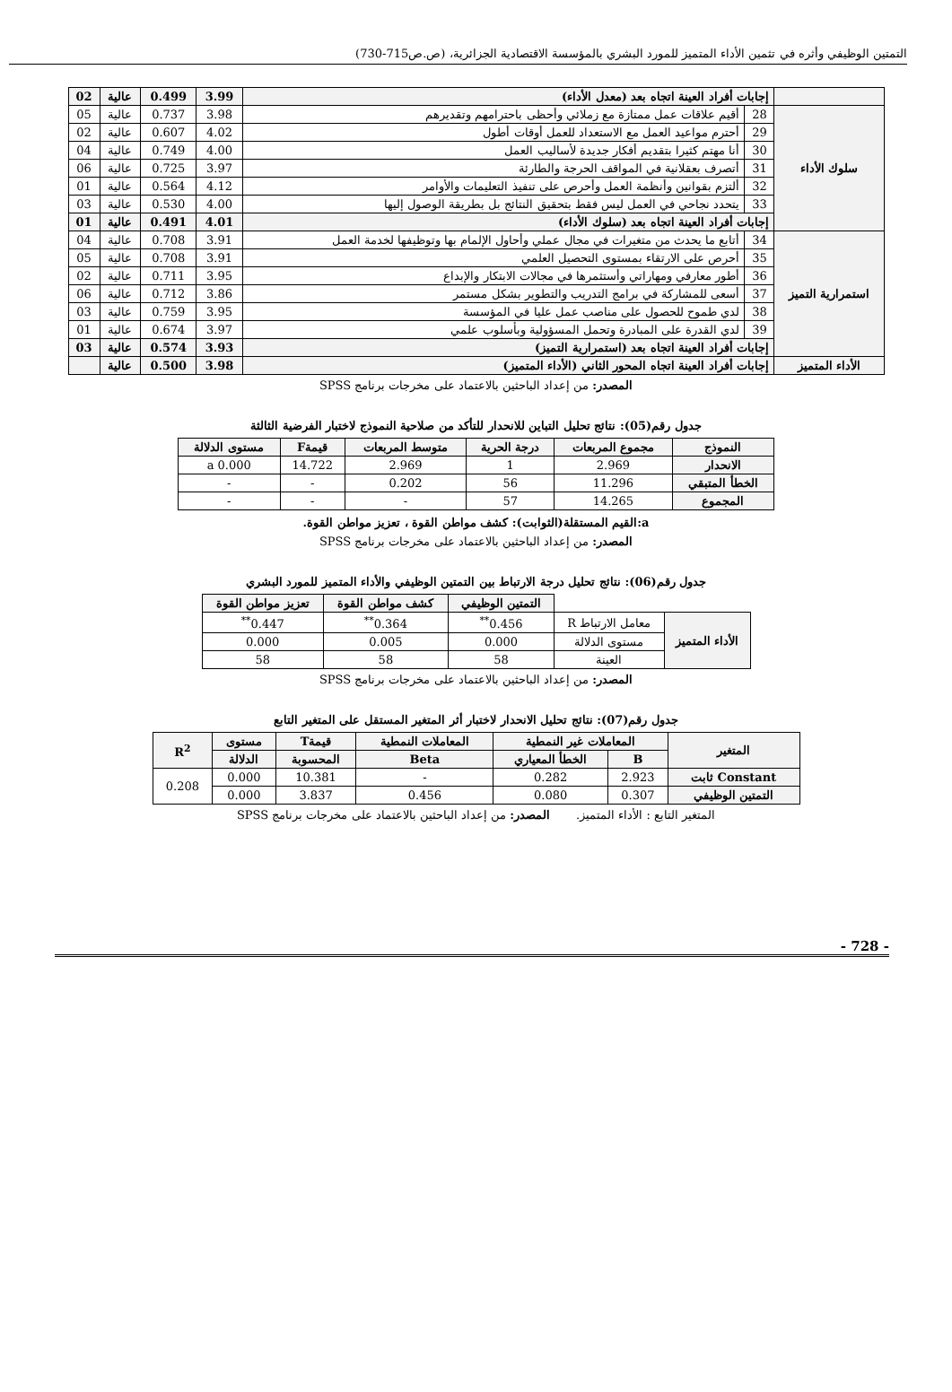التمتين الوظيفي وأثره في تثمين الأداء المتميز للمورد البشري بالمؤسسة الاقتصادية الجزائرية، (ص.ص715-730)
| | إجابات أفراد العينة اتجاه بعد (معدل الأداء) | | 3.99 | 0.499 | عالية | 02 |
| سلوك الأداء | 28 | أقيم علاقات عمل ممتازة مع زملائي وأحظى باحترامهم وتقديرهم | 3.98 | 0.737 | عالية | 05 |
| | 29 | أحترم مواعيد العمل مع الاستعداد للعمل أوقات أطول | 4.02 | 0.607 | عالية | 02 |
| | 30 | أنا مهتم كثيرا بتقديم أفكار جديدة لأساليب العمل | 4.00 | 0.749 | عالية | 04 |
| | 31 | أتصرف بعقلانية في المواقف الحرجة والطارئة | 3.97 | 0.725 | عالية | 06 |
| | 32 | ألتزم بقوانين وأنظمة العمل وأحرص على تنفيذ التعليمات والأوامر | 4.12 | 0.564 | عالية | 01 |
| | 33 | يتحدد نجاحي في العمل ليس فقط بتحقيق النتائج بل بطريقة الوصول إليها | 4.00 | 0.530 | عالية | 03 |
| | إجابات أفراد العينة اتجاه بعد (سلوك الأداء) | | 4.01 | 0.491 | عالية | 01 |
| استمرارية التميز | 34 | أتابع ما يحدث من متغيرات في مجال عملي وأحاول الإلمام بها وتوظيفها لخدمة العمل | 3.91 | 0.708 | عالية | 04 |
| | 35 | أحرص على الارتقاء بمستوى التحصيل العلمي | 3.91 | 0.708 | عالية | 05 |
| | 36 | أطور معارفي ومهاراتي وأستثمرها في مجالات الابتكار والإبداع | 3.95 | 0.711 | عالية | 02 |
| | 37 | أسعى للمشاركة في برامج التدريب والتطوير بشكل مستمر | 3.86 | 0.712 | عالية | 06 |
| | 38 | لدي طموح للحصول على مناصب عمل عليا في المؤسسة | 3.95 | 0.759 | عالية | 03 |
| | 39 | لدي القدرة على المبادرة وتحمل المسؤولية وبأسلوب علمي | 3.97 | 0.674 | عالية | 01 |
| | إجابات أفراد العينة اتجاه بعد (استمرارية التميز) | | 3.93 | 0.574 | عالية | 03 |
| الأداء المتميز | إجابات أفراد العينة اتجاه المحور الثاني (الأداء المتميز) | | 3.98 | 0.500 | عالية | |
المصدر: من إعداد الباحثين بالاعتماد على مخرجات برنامج SPSS
جدول رقم(05): نتائج تحليل التباين للانحدار للتأكد من صلاحية النموذج لاختبار الفرضية الثالثة
| النموذج | مجموع المربعات | درجة الحرية | متوسط المربعات | قيمةF | مستوى الدلالة |
| --- | --- | --- | --- | --- | --- |
| الانحدار | 2.969 | 1 | 2.969 | 14.722 | 0.000 a |
| الخطأ المتبقي | 11.296 | 56 | 0.202 | - | - |
| المجموع | 14.265 | 57 | - | - | - |
a:القيم المستقلة(الثوابت): كشف مواطن القوة ، تعزيز مواطن القوة.
المصدر: من إعداد الباحثين بالاعتماد على مخرجات برنامج SPSS
جدول رقم(06): نتائج تحليل درجة الارتباط بين التمتين الوظيفي والأداء المتميز للمورد البشري
| | | التمتين الوظيفي | كشف مواطن القوة | تعزيز مواطن القوة |
| الأداء المتميز | معامل الارتباط R | 0.456<sup>**</sup> | 0.364<sup>**</sup> | 0.447<sup>**</sup> |
| | مستوى الدلالة | 0.000 | 0.005 | 0.000 |
| | العينة | 58 | 58 | 58 |
المصدر: من إعداد الباحثين بالاعتماد على مخرجات برنامج SPSS
جدول رقم(07): نتائج تحليل الانحدار لاختبار أثر المتغير المستقل على المتغير التابع
| المتغير | المعاملات غير النمطية | | المعاملات النمطية | قيمةT | مستوى | R<sup>2</sup> |
| --- | --- | --- | --- | --- | --- | --- |
| | B | الخطأ المعياري | Beta | المحسوبة | الدلالة | |
| Constant ثابت | 2.923 | 0.282 | - | 10.381 | 0.000 | 0.208 |
| التمتين الوظيفي | 0.307 | 0.080 | 0.456 | 3.837 | 0.000 | |
المتغير التابع : الأداء المتميز. المصدر: من إعداد الباحثين بالاعتماد على مخرجات برنامج SPSS
- 728 -